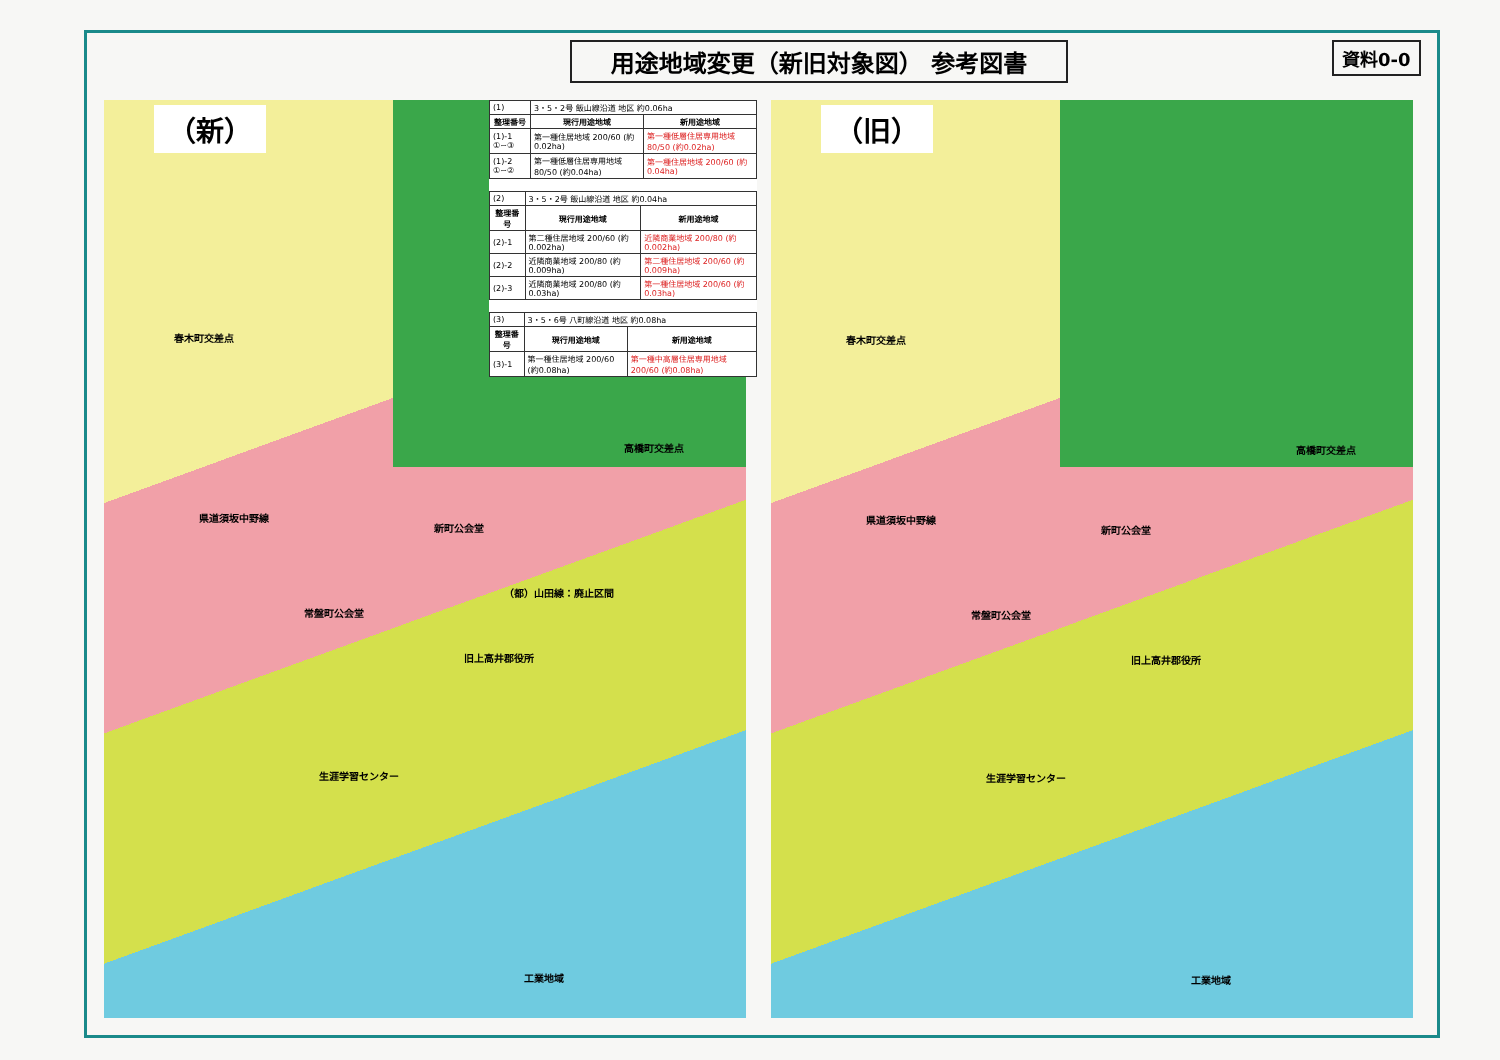用途地域変更（新旧対象図） 参考図書 資料0-0
（新）
| (1) | 3・5・2号 飯山線沿道 地区 約0.06ha | |
| 整理番号 | 現行用途地域 | 新用途地域 |
| (1)-1 ①~③ | 第一種住居地域 200/60 (約0.02ha) | 第一種低層住居専用地域 80/50 (約0.02ha) |
| (1)-2 ①~② | 第一種低層住居専用地域 80/50 (約0.04ha) | 第一種住居地域 200/60 (約0.04ha) |
| (2) | 3・5・2号 飯山線沿道 地区 約0.04ha | |
| 整理番号 | 現行用途地域 | 新用途地域 |
| (2)-1 | 第二種住居地域 200/60 (約0.002ha) | 近隣商業地域 200/80 (約0.002ha) |
| (2)-2 | 近隣商業地域 200/80 (約0.009ha) | 第二種住居地域 200/60 (約0.009ha) |
| (2)-3 | 近隣商業地域 200/80 (約0.03ha) | 第一種住居地域 200/60 (約0.03ha) |
| (3) | 3・5・6号 八町線沿道 地区 約0.08ha | |
| 整理番号 | 現行用途地域 | 新用途地域 |
| (3)-1 | 第一種住居地域 200/60 (約0.08ha) | 第一種中高層住居専用地域 200/60 (約0.08ha) |
春木町交差点
高橋町交差点
県道須坂中野線
新町公会堂
常盤町公会堂
旧上高井郡役所
生涯学習センター
（都）山田線：廃止区間
工業地域
（旧）
春木町交差点
高橋町交差点
県道須坂中野線
新町公会堂
常盤町公会堂
旧上高井郡役所
生涯学習センター
工業地域